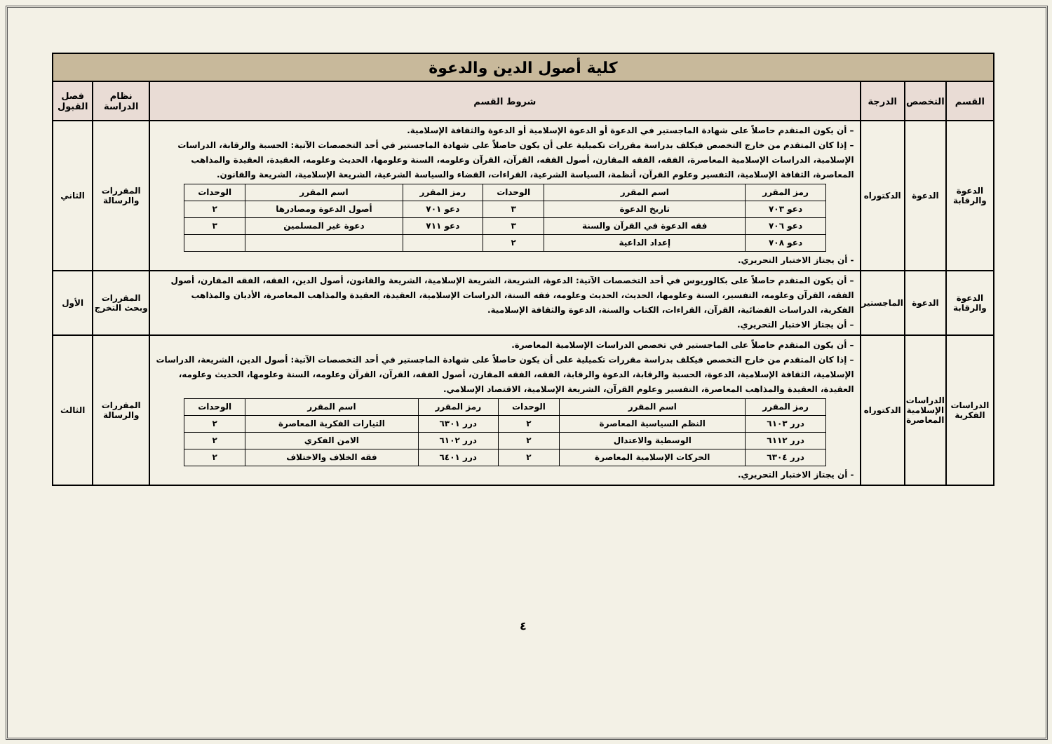| كلية أصول الدين والدعوة | | | | | |
| القسم | التخصص | الدرجة | شروط القسم | نظام الدراسة | فصل القبول |
| الدعوة والرقابة | الدعوة | الدكتوراه | – أن يكون المتقدم حاصلاً على شهادة الماجستير في الدعوة أو الدعوة الإسلامية أو الدعوة والثقافة الإسلامية. – إذا كان المتقدم من خارج التخصص فيكلف بدراسة مقررات تكميلية على أن يكون حاصلاً على شهادة الماجستير في أحد التخصصات الآتية: الحسبة والرقابة، الدراسات الإسلامية، الدراسات الإسلامية المعاصرة، الفقه، الفقه المقارن، أصول الفقه، القرآن، القرآن وعلومه، السنة وعلومها، الحديث وعلومه، العقيدة، العقيدة والمذاهب المعاصرة، الثقافة الإسلامية، التفسير وعلوم القرآن، أنظمة، السياسة الشرعية، القراءات، القضاء والسياسة الشرعية، الشريعة الإسلامية، الشريعة والقانون. / رمز المقرر / اسم المقرر / الوحدات / رمز المقرر / اسم المقرر / الوحدات / / --- / --- / --- / --- / --- / --- / / دعو ٧٠٣ / تاريخ الدعوة / ٣ / دعو ٧٠١ / أصول الدعوة ومصادرها / ٢ / / دعو ٧٠٦ / فقه الدعوة في القرآن والسنة / ٣ / دعو ٧١١ / دعوة غير المسلمين / ٣ / / دعو ٧٠٨ / إعداد الداعية / ٢ / / / / - أن يجتاز الاختبار التحريري. | المقررات والرسالة | الثاني |
| الدعوة والرقابة | الدعوة | الماجستير | – أن يكون المتقدم حاصلاً على بكالوريوس في أحد التخصصات الآتية: الدعوة، الشريعة، الشريعة الإسلامية، الشريعة والقانون، أصول الدين، الفقه، الفقه المقارن، أصول الفقه، القرآن وعلومه، التفسير، السنة وعلومها، الحديث، الحديث وعلومه، فقه السنة، الدراسات الإسلامية، العقيدة، العقيدة والمذاهب المعاصرة، الأديان والمذاهب الفكرية، الدراسات القضائية، القرآن، القراءات، الكتاب والسنة، الدعوة والثقافة الإسلامية. – أن يجتاز الاختبار التحريري. | المقررات وبحث التخرج | الأول |
| الدراسات الفكرية | الدراسات الإسلامية المعاصرة | الدكتوراه | – أن يكون المتقدم حاصلاً على الماجستير في تخصص الدراسات الإسلامية المعاصرة. – إذا كان المتقدم من خارج التخصص فيكلف بدراسة مقررات تكميلية على أن يكون حاصلاً على شهادة الماجستير في أحد التخصصات الآتية: أصول الدين، الشريعة، الدراسات الإسلامية، الثقافة الإسلامية، الدعوة، الحسبة والرقابة، الدعوة والرقابة، الفقه، الفقه المقارن، أصول الفقه، القرآن، القرآن وعلومه، السنة وعلومها، الحديث وعلومه، العقيدة، العقيدة والمذاهب المعاصرة، التفسير وعلوم القرآن، الشريعة الإسلامية، الاقتصاد الإسلامي. / رمز المقرر / اسم المقرر / الوحدات / رمز المقرر / اسم المقرر / الوحدات / / --- / --- / --- / --- / --- / --- / / درر ٦١٠٣ / النظم السياسية المعاصرة / ٢ / درر ٦٣٠١ / التيارات الفكرية المعاصرة / ٢ / / درر ٦١١٢ / الوسطية والاعتدال / ٢ / درر ٦١٠٢ / الامن الفكري / ٢ / / درر ٦٣٠٤ / الحركات الإسلامية المعاصرة / ٢ / درر ٦٤٠١ / فقه الخلاف والاختلاف / ٢ / - أن يجتاز الاختبار التحريري. | المقررات والرسالة | الثالث |
٤